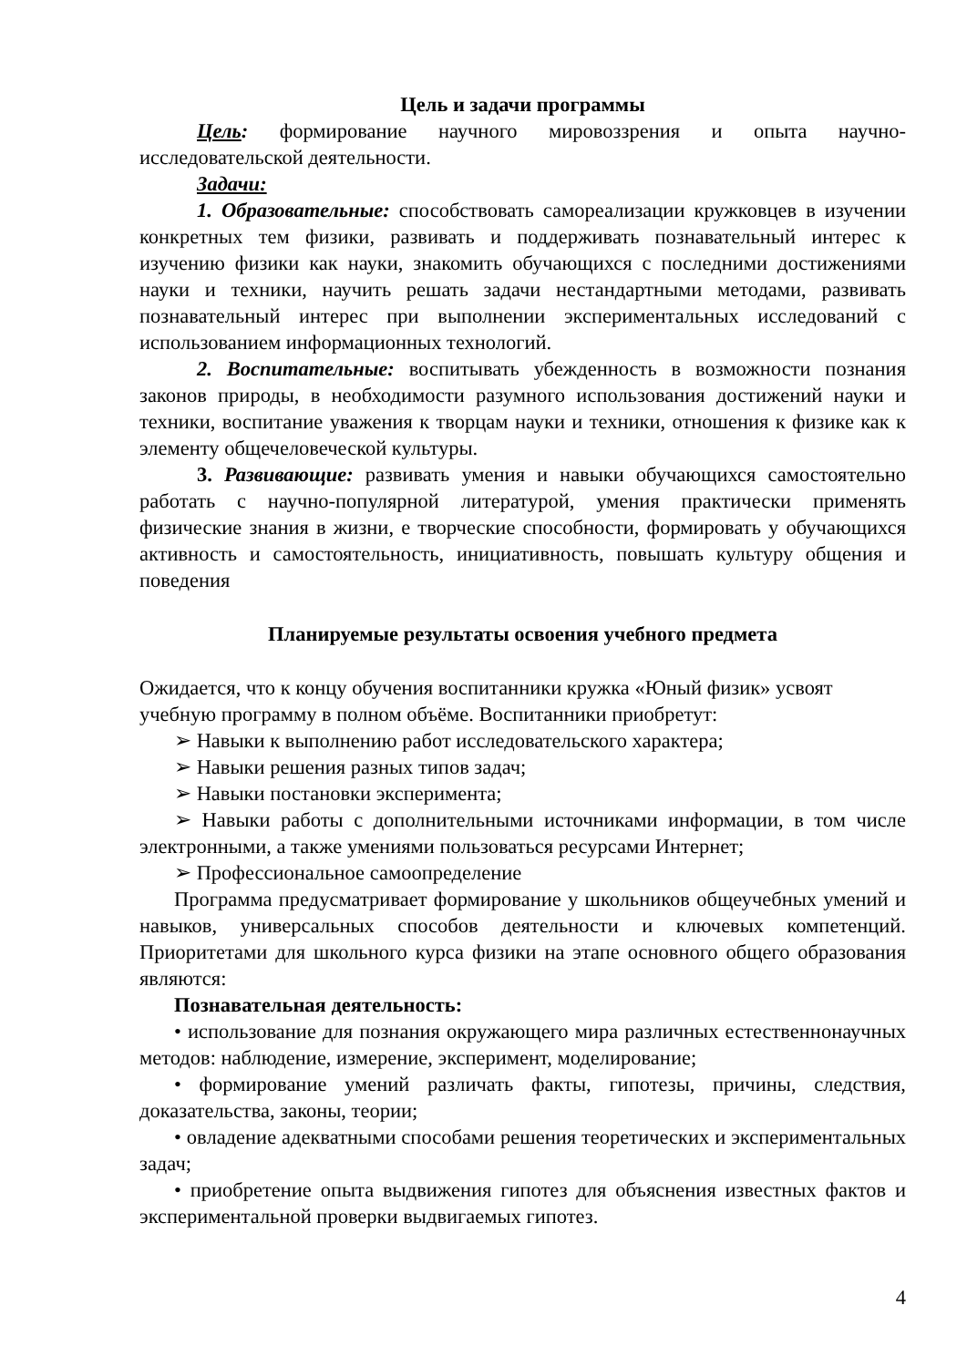Цель и задачи программы
Цель: формирование научного мировоззрения и опыта научно-исследовательской деятельности.
Задачи:
1. Образовательные: способствовать самореализации кружковцев в изучении конкретных тем физики, развивать и поддерживать познавательный интерес к изучению физики как науки, знакомить обучающихся с последними достижениями науки и техники, научить решать задачи нестандартными методами, развивать познавательный интерес при выполнении экспериментальных исследований с использованием информационных технологий.
2. Воспитательные: воспитывать убежденность в возможности познания законов природы, в необходимости разумного использования достижений науки и техники, воспитание уважения к творцам науки и техники, отношения к физике как к элементу общечеловеческой культуры.
3. Развивающие: развивать умения и навыки обучающихся самостоятельно работать с научно-популярной литературой, умения практически применять физические знания в жизни, е творческие способности, формировать у обучающихся активность и самостоятельность, инициативность, повышать культуру общения и поведения
Планируемые результаты освоения учебного предмета
Ожидается, что к концу обучения воспитанники кружка «Юный физик» усвоят учебную программу в полном объёме. Воспитанники приобретут:
➢ Навыки к выполнению работ исследовательского характера;
➢ Навыки решения разных типов задач;
➢ Навыки постановки эксперимента;
➢ Навыки работы с дополнительными источниками информации, в том числе электронными, а также умениями пользоваться ресурсами Интернет;
➢ Профессиональное самоопределение
Программа предусматривает формирование у школьников общеучебных умений и навыков, универсальных способов деятельности и ключевых компетенций. Приоритетами для школьного курса физики на этапе основного общего образования являются:
Познавательная деятельность:
• использование для познания окружающего мира различных естественнонаучных методов: наблюдение, измерение, эксперимент, моделирование;
• формирование умений различать факты, гипотезы, причины, следствия, доказательства, законы, теории;
• овладение адекватными способами решения теоретических и экспериментальных задач;
• приобретение опыта выдвижения гипотез для объяснения известных фактов и экспериментальной проверки выдвигаемых гипотез.
4